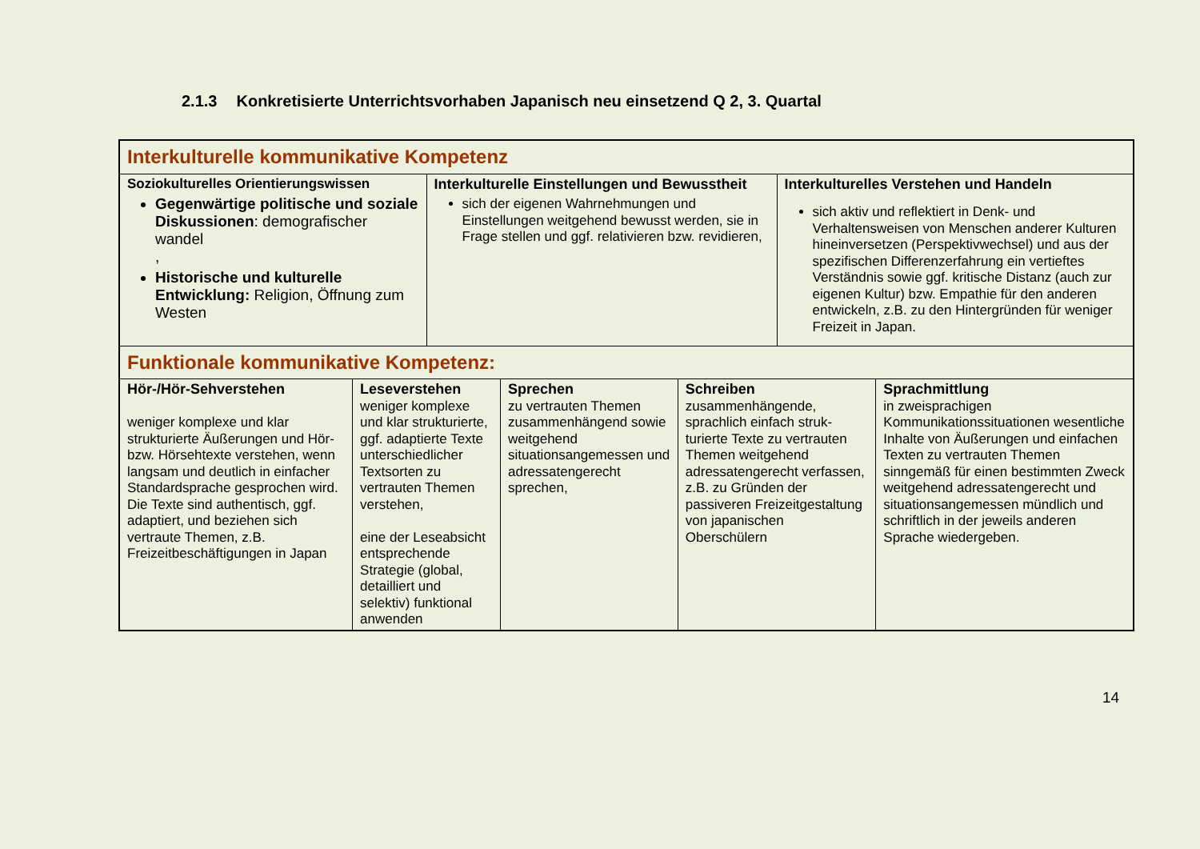2.1.3 Konkretisierte Unterrichtsvorhaben Japanisch neu einsetzend Q 2, 3. Quartal
| Interkulturelle kommunikative Kompetenz | | | | | | |
| Soziokulturelles Orientierungswissen Gegenwärtige politische und soziale Diskussionen : demografischer wandel , Historische und kulturelle Entwicklung: Religion, Öffnung zum Westen | | Interkulturelle Einstellungen und Bewusstheit sich der eigenen Wahrnehmungen und Einstellungen weitgehend bewusst werden, sie in Frage stellen und ggf. relativieren bzw. revidieren, | | | Interkulturelles Verstehen und Handeln sich aktiv und reflektiert in Denk- und Verhaltensweisen von Menschen anderer Kulturen hineinversetzen (Perspektivwechsel) und aus der spezifischen Differenzerfahrung ein vertieftes Verständnis sowie ggf. kritische Distanz (auch zur eigenen Kultur) bzw. Empathie für den anderen entwickeln, z.B. zu den Hintergründen für weniger Freizeit in Japan. | |
| Funktionale kommunikative Kompetenz: | | | | | | |
| Hör-/Hör-Sehverstehen weniger komplexe und klar strukturierte Äußerungen und Hör- bzw. Hörsehtexte verstehen, wenn langsam und deutlich in einfacher Standardsprache gesprochen wird. Die Texte sind authentisch, ggf. adaptiert, und beziehen sich vertraute Themen, z.B. Freizeitbeschäftigungen in Japan | Leseverstehen weniger komplexe und klar strukturierte, ggf. adaptierte Texte unterschiedlicher Textsorten zu vertrauten Themen verstehen, eine der Leseabsicht entsprechende Strategie (global, detailliert und selektiv) funktional anwenden | | Sprechen zu vertrauten Themen zusammenhängend sowie weitgehend situationsangemessen und adressatengerecht sprechen, | Schreiben zusammenhängende, sprachlich einfach struk-turierte Texte zu vertrauten Themen weitgehend adressatengerecht verfassen, z.B. zu Gründen der passiveren Freizeitgestaltung von japanischen Oberschülern | | Sprachmittlung in zweisprachigen Kommunikationssituationen wesentliche Inhalte von Äußerungen und einfachen Texten zu vertrauten Themen sinngemäß für einen bestimmten Zweck weitgehend adressatengerecht und situationsangemessen mündlich und schriftlich in der jeweils anderen Sprache wiedergeben. |
14